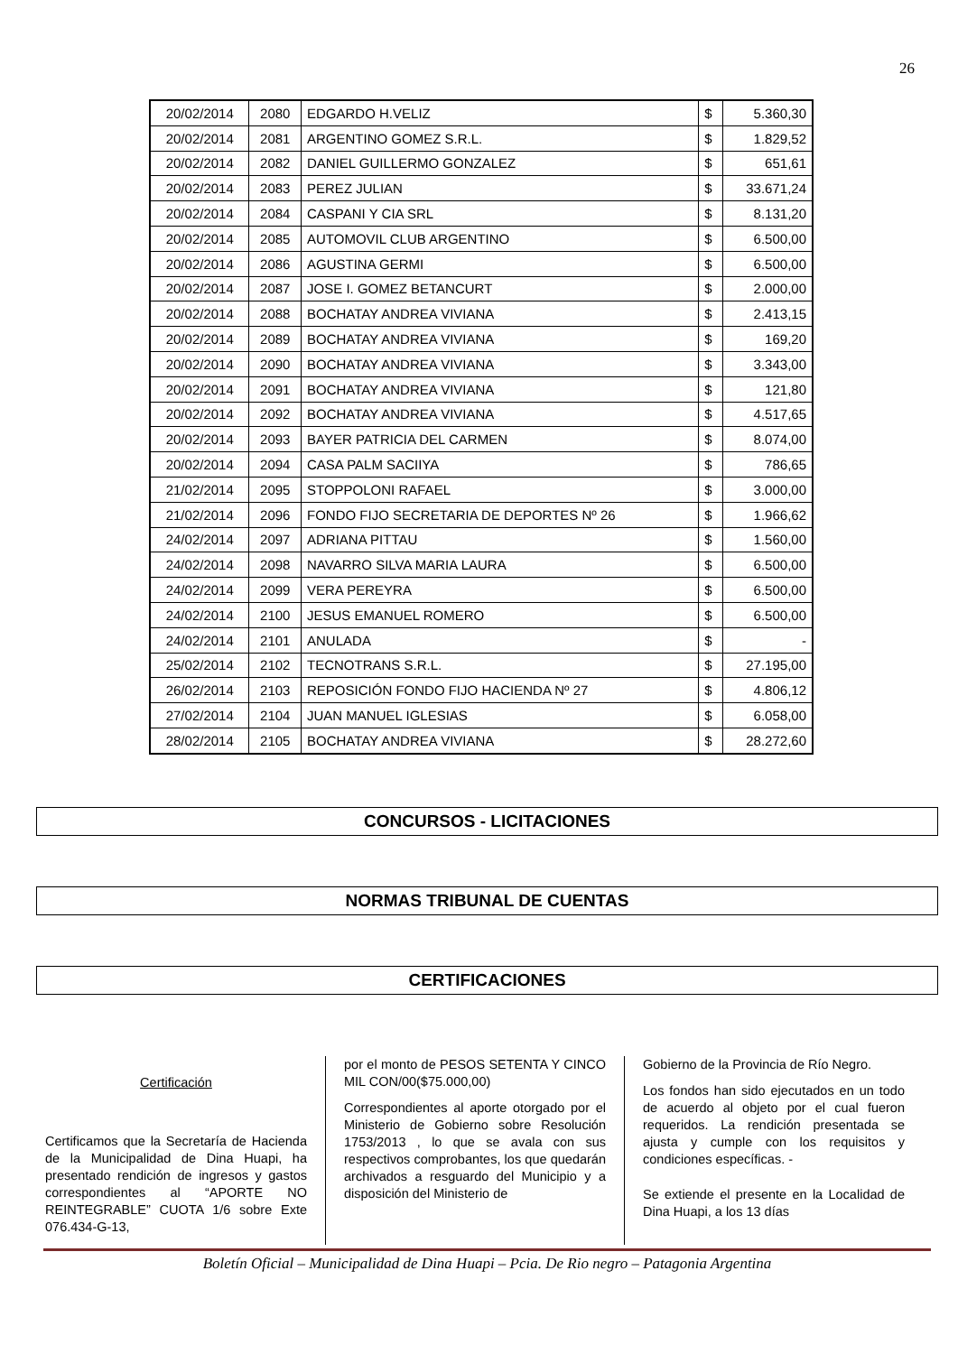26
| 20/02/2014 | 2080 | EDGARDO H.VELIZ | $ | 5.360,30 |
| 20/02/2014 | 2081 | ARGENTINO GOMEZ S.R.L. | $ | 1.829,52 |
| 20/02/2014 | 2082 | DANIEL GUILLERMO GONZALEZ | $ | 651,61 |
| 20/02/2014 | 2083 | PEREZ JULIAN | $ | 33.671,24 |
| 20/02/2014 | 2084 | CASPANI Y CIA SRL | $ | 8.131,20 |
| 20/02/2014 | 2085 | AUTOMOVIL CLUB ARGENTINO | $ | 6.500,00 |
| 20/02/2014 | 2086 | AGUSTINA GERMI | $ | 6.500,00 |
| 20/02/2014 | 2087 | JOSE I. GOMEZ BETANCURT | $ | 2.000,00 |
| 20/02/2014 | 2088 | BOCHATAY ANDREA VIVIANA | $ | 2.413,15 |
| 20/02/2014 | 2089 | BOCHATAY ANDREA VIVIANA | $ | 169,20 |
| 20/02/2014 | 2090 | BOCHATAY ANDREA VIVIANA | $ | 3.343,00 |
| 20/02/2014 | 2091 | BOCHATAY ANDREA VIVIANA | $ | 121,80 |
| 20/02/2014 | 2092 | BOCHATAY ANDREA VIVIANA | $ | 4.517,65 |
| 20/02/2014 | 2093 | BAYER PATRICIA DEL CARMEN | $ | 8.074,00 |
| 20/02/2014 | 2094 | CASA PALM SACIIYA | $ | 786,65 |
| 21/02/2014 | 2095 | STOPPOLONI RAFAEL | $ | 3.000,00 |
| 21/02/2014 | 2096 | FONDO FIJO SECRETARIA DE DEPORTES Nº 26 | $ | 1.966,62 |
| 24/02/2014 | 2097 | ADRIANA PITTAU | $ | 1.560,00 |
| 24/02/2014 | 2098 | NAVARRO SILVA MARIA LAURA | $ | 6.500,00 |
| 24/02/2014 | 2099 | VERA PEREYRA | $ | 6.500,00 |
| 24/02/2014 | 2100 | JESUS EMANUEL ROMERO | $ | 6.500,00 |
| 24/02/2014 | 2101 | ANULADA | $ | - |
| 25/02/2014 | 2102 | TECNOTRANS S.R.L. | $ | 27.195,00 |
| 26/02/2014 | 2103 | REPOSICIÓN FONDO FIJO HACIENDA Nº 27 | $ | 4.806,12 |
| 27/02/2014 | 2104 | JUAN MANUEL IGLESIAS | $ | 6.058,00 |
| 28/02/2014 | 2105 | BOCHATAY ANDREA VIVIANA | $ | 28.272,60 |
CONCURSOS - LICITACIONES
NORMAS TRIBUNAL DE CUENTAS
CERTIFICACIONES
Certificación
Certificamos que la Secretaría de Hacienda de la Municipalidad de Dina Huapi, ha presentado rendición de ingresos y gastos correspondientes al “APORTE NO REINTEGRABLE” CUOTA 1/6 sobre Exte 076.434-G-13,
por el monto de PESOS SETENTA Y CINCO MIL CON/00($75.000,00)
Correspondientes al aporte otorgado por el Ministerio de Gobierno sobre Resolución 1753/2013 , lo que se avala con sus respectivos comprobantes, los que quedarán archivados a resguardo del Municipio y a disposición del Ministerio de
Gobierno de la Provincia de Río Negro.
Los fondos han sido ejecutados en un todo de acuerdo al objeto por el cual fueron requeridos. La rendición presentada se ajusta y cumple con los requisitos y condiciones específicas. -
Se extiende el presente en la Localidad de Dina Huapi, a los 13 días
Boletín Oficial – Municipalidad de Dina Huapi – Pcia. De Rio negro – Patagonia Argentina